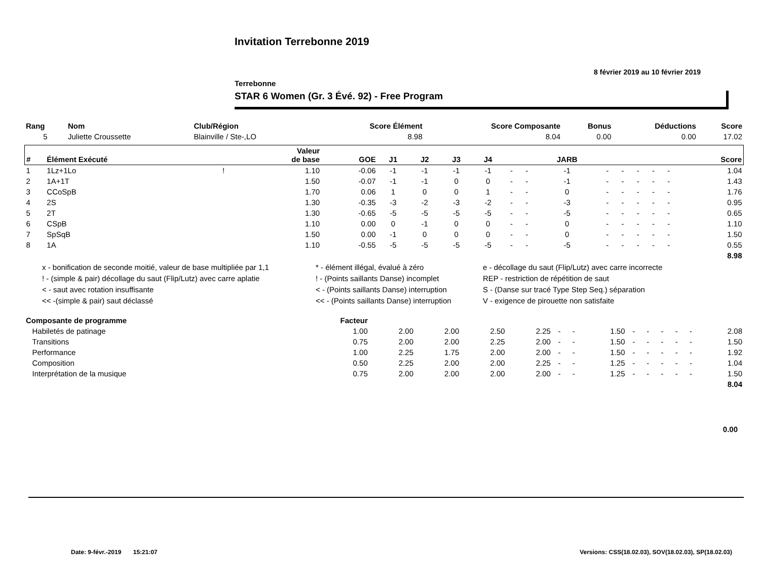Invitation Terrebonne 2019
8 février 2019 au 10 février 2019
Terrebonne
STAR 6 Women (Gr. 3 Évé. 92) - Free Program
| Rang | Nom | Club/Région | Score Élément | Score Composante | Bonus | Déductions | Score |
| --- | --- | --- | --- | --- | --- | --- | --- |
| 5 | Juliette Croussette | Blainville / Ste-,LO | 8.98 | 8.04 | 0.00 | 0.00 | 17.02 |
| # | Élément Exécuté | | Valeur de base | GOE | J1 | J2 | J3 | J4 | | | JARB | | | | | | Score |
| --- | --- | --- | --- | --- | --- | --- | --- | --- | --- | --- | --- | --- | --- | --- | --- | --- | --- |
| 1 | 1Lz+1Lo | ! | 1.10 | -0.06 | -1 | -1 | -1 | -1 | - | - | -1 | - | - | - | - | - | 1.04 |
| 2 | 1A+1T | | 1.50 | -0.07 | -1 | -1 | 0 | 0 | - | - | -1 | - | - | - | - | - | 1.43 |
| 3 | CCoSpB | | 1.70 | 0.06 | 1 | 0 | 0 | 1 | - | - | 0 | - | - | - | - | - | 1.76 |
| 4 | 2S | | 1.30 | -0.35 | -3 | -2 | -3 | -2 | - | - | -3 | - | - | - | - | - | 0.95 |
| 5 | 2T | | 1.30 | -0.65 | -5 | -5 | -5 | -5 | - | - | -5 | - | - | - | - | - | 0.65 |
| 6 | CSpB | | 1.10 | 0.00 | 0 | -1 | 0 | 0 | - | - | 0 | - | - | - | - | - | 1.10 |
| 7 | SpSqB | | 1.50 | 0.00 | -1 | 0 | 0 | 0 | - | - | 0 | - | - | - | - | - | 1.50 |
| 8 | 1A | | 1.10 | -0.55 | -5 | -5 | -5 | -5 | - | - | -5 | - | - | - | - | - | 0.55 |
| 8.98 | | | | | | | | | | | | | | | | | |
x - bonification de seconde moitié, valeur de base multipliée par 1,1
* - élément illégal, évalué à zéro
e - décollage du saut (Flip/Lutz) avec carre incorrecte
! - (simple & pair) décollage du saut (Flip/Lutz) avec carre aplatie
! - (Points saillants Danse) incomplet
REP - restriction de répétition de saut
< - saut avec rotation insuffisante
< - (Points saillants Danse) interruption
S - (Danse sur tracé Type Step Seq.) séparation
<< -(simple & pair) saut déclassé
<< - (Points saillants Danse) interruption
V - exigence de pirouette non satisfaite
| Composante de programme | Facteur | | | | | | | | | | | | | |
| --- | --- | --- | --- | --- | --- | --- | --- | --- | --- | --- | --- | --- | --- | --- |
| Habiletés de patinage | 1.00 | 2.00 | 2.00 | 2.50 | 2.25 | - | - | 1.50 | - | - | - | - | - | 2.08 |
| Transitions | 0.75 | 2.00 | 2.00 | 2.25 | 2.00 | - | - | 1.50 | - | - | - | - | - | 1.50 |
| Performance | 1.00 | 2.25 | 1.75 | 2.00 | 2.00 | - | - | 1.50 | - | - | - | - | - | 1.92 |
| Composition | 0.50 | 2.25 | 2.00 | 2.00 | 2.25 | - | - | 1.25 | - | - | - | - | - | 1.04 |
| Interprétation de la musique | 0.75 | 2.00 | 2.00 | 2.00 | 2.00 | - | - | 1.25 | - | - | - | - | - | 1.50 |
| 8.04 | | | | | | | | | | | | | | |
0.00
Date: 9-févr.-2019 15:21:07
Versions: CSS(18.02.03), SOV(18.02.03), SP(18.02.03)